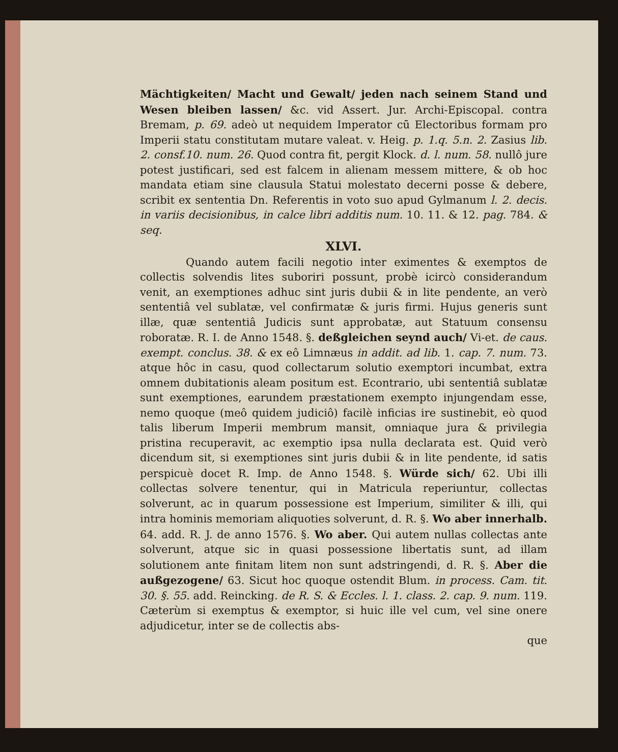Mächtigkeiten/ Macht und Gewalt/ jeden nach seinem Stand und Wesen bleiben lassen/ &c. vid Assert. Jur. Archi-Episcopal. contra Bremam, p. 69. adeò ut nequidem Imperator cū Electoribus formam pro Imperii statu constitutam mutare valeat. v. Heig. p. 1.q. 5.n. 2. Zasius lib. 2. consf.10. num. 26. Quod contra fit, pergit Klock. d. l. num. 58. nullô jure potest justificari, sed est falcem in alienam messem mittere, & ob hoc mandata etiam sine clausula Statui molestato decerni posse & debere, scribit ex sententia Dn. Referentis in voto suo apud Gylmanum l. 2. decis. in variis decisionibus, in calce libri additis num. 10. 11. & 12. pag. 784. & seq.
XLVI.
Quando autem facili negotio inter eximentes & exemptos de collectis solvendis lites suboriri possunt, probè icircò considerandum venit, an exemptiones adhuc sint juris dubii & in lite pendente, an verò sententiâ vel sublatæ, vel confirmatæ & juris firmi. Hujus generis sunt illæ, quæ sententiâ Judicis sunt approbatæ, aut Statuum consensu roboratæ. R. I. de Anno 1548. §. deßgleichen seynd auch/ Vi-et. de caus. exempt. conclus. 38. & ex eô Limnæus in addit. ad lib. 1. cap. 7. num. 73. atque hôc in casu, quod collectarum solutio exemptori incumbat, extra omnem dubitationis aleam positum est. Econtrario, ubi sententiâ sublatæ sunt exemptiones, earundem præstationem exempto injungendam esse, nemo quoque (meô quidem judiciô) facilè inficias ire sustinebit, eò quod talis liberum Imperii membrum mansit, omniaque jura & privilegia pristina recuperavit, ac exemptio ipsa nulla declarata est. Quid verò dicendum sit, si exemptiones sint juris dubii & in lite pendente, id satis perspicuè docet R. Imp. de Anno 1548. §. Würde sich/ 62. Ubi illi collectas solvere tenentur, qui in Matricula reperiuntur, collectas solverunt, ac in quarum possessione est Imperium, similiter & illi, qui intra hominis memoriam aliquoties solverunt, d. R. §. Wo aber innerhalb. 64. add. R. J. de anno 1576. §. Wo aber. Qui autem nullas collectas ante solverunt, atque sic in quasi possessione libertatis sunt, ad illam solutionem ante finitam litem non sunt adstringendi, d. R. §. Aber die außgezogene/ 63. Sicut hoc quoque ostendit Blum. in process. Cam. tit. 30. §. 55. add. Reincking. de R. S. & Eccles. l. 1. class. 2. cap. 9. num. 119. Cæterùm si exemptus & exemptor, si huic ille vel cum, vel sine onere adjudicetur, inter se de collectis abs-
que